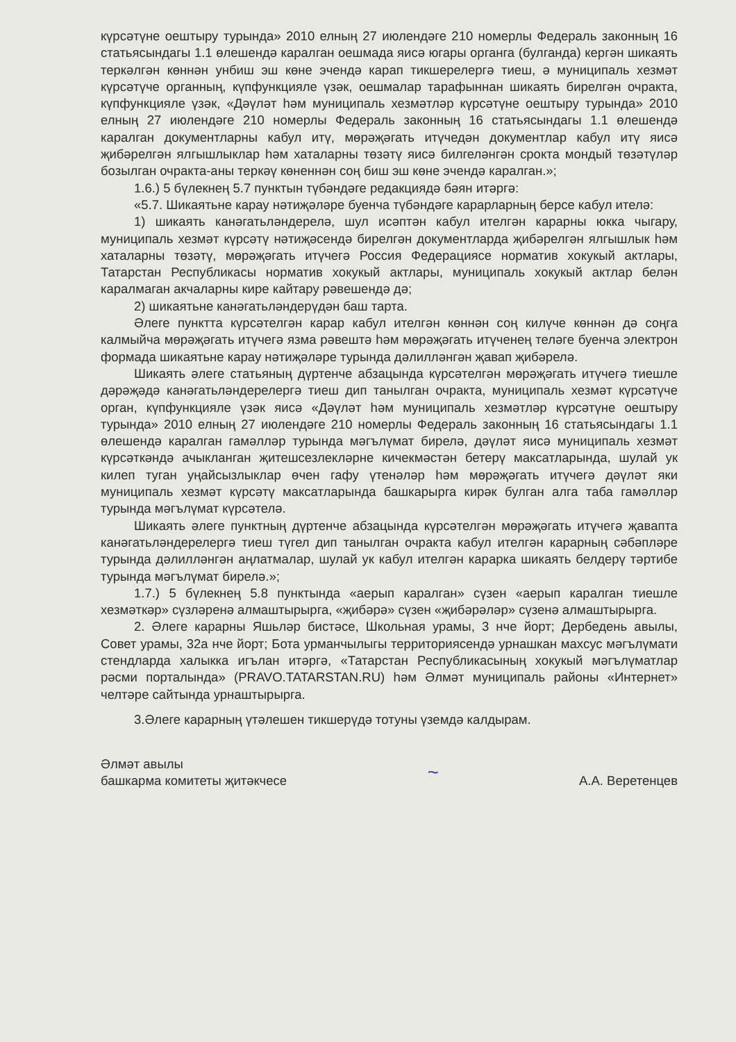күрсәтүне оештыру турында» 2010 елның 27 июлендәге 210 номерлы Федераль законның 16 статьясындагы 1.1 өлешендә каралган оешмада яисә югары органга (булганда) кергән шикаять теркәлгән көннән унбиш эш көне эчендә карап тикшерелергә тиеш, ә муниципаль хезмәт күрсәтүче органның, күпфункцияле үзәк, оешмалар тарафыннан шикаять бирелгән очракта, күпфункцияле үзәк, «Дәүләт һәм муниципаль хезмәтләр күрсәтүне оештыру турында» 2010 елның 27 июлендәге 210 номерлы Федераль законның 16 статьясындагы 1.1 өлешендә каралган документларны кабул итү, мөрәҗәгать итүчедән документлар кабул итү яисә җибәрелгән ялгышлыклар һәм хаталарны төзәтү яисә билгеләнгән срокта мондый төзәтүләр бозылган очракта-аны теркәү көненнән соң биш эш көне эчендә каралган.»;
1.6.) 5 бүлекнең 5.7 пунктын түбәндәге редакциядә бәян итәргә:
«5.7. Шикаятьне карау нәтиҗәләре буенча түбәндәге карарларның берсе кабул ителә:
1) шикаять канәгатьләндерелә, шул исәптән кабул ителгән карарны юкка чыгару, муниципаль хезмәт күрсәтү нәтиҗәсендә бирелгән документларда җибәрелгән ялгышлык һәм хаталарны төзәтү, мөрәҗәгать итүчегә Россия Федерациясе норматив хокукый актлары, Татарстан Республикасы норматив хокукый актлары, муниципаль хокукый актлар белән каралмаган акчаларны кире кайтару рәвешендә дә;
2) шикаятьне канәгатьләндерүдән баш тарта.
Әлеге пунктта күрсәтелгән карар кабул ителгән көннән соң килүче көннән дә соңга калмыйча мөрәҗәгать итүчегә язма рәвештә һәм мөрәҗәгать итүченең теләге буенча электрон формада шикаятьне карау нәтиҗәләре турында дәлилләнгән җавап җибәрелә.
Шикаять әлеге статьяның дүртенче абзацында күрсәтелгән мөрәҗәгать итүчегә тиешле дәрәҗәдә канәгатьләндерелергә тиеш дип танылган очракта, муниципаль хезмәт күрсәтүче орган, күпфункцияле үзәк яисә «Дәүләт һәм муниципаль хезмәтләр күрсәтүне оештыру турында» 2010 елның 27 июлендәге 210 номерлы Федераль законның 16 статьясындагы 1.1 өлешендә каралган гамәлләр турында мәгълүмат бирелә, дәүләт яисә муниципаль хезмәт күрсәткәндә ачыкланган җитешсезлекләрне кичекмәстән бетерү максатларында, шулай ук килеп туган уңайсызлыклар өчен гафу үтенәләр һәм мөрәҗәгать итүчегә дәүләт яки муниципаль хезмәт күрсәтү максатларында башкарырга кирәк булган алга таба гамәлләр турында мәгълүмат күрсәтелә.
Шикаять әлеге пунктның дүртенче абзацында күрсәтелгән мөрәҗәгать итүчегә җавапта канәгатьләндерелергә тиеш түгел дип танылган очракта кабул ителгән карарның сәбәпләре турында дәлилләнгән аңлатмалар, шулай ук кабул ителгән карарка шикаять белдерү тәртибе турында мәгълүмат бирелә.»;
1.7.) 5 бүлекнең 5.8 пунктында «аерып каралган» сүзен «аерып каралган тиешле хезмәткәр» сүзләренә алмаштырырга, «җибәрә» сүзен «җибәрәләр» сүзенә алмаштырырга.
2. Әлеге карарны Яшьләр бистәсе, Школьная урамы, 3 нче йорт; Дербедень авылы, Совет урамы, 32а нче йорт; Бота урманчылыгы территориясендә урнашкан махсус мәгълүмати стендларда халыкка игълан итәргә, «Татарстан Республикасының хокукый мәгълүматлар рәсми порталында» (PRAVO.TATARSTAN.RU) һәм Әлмәт муниципаль районы «Интернет» челтәре сайтында урнаштырырга.
3.Әлеге карарның үтәлешен тикшерүдә тотуны үземдә калдырам.
Әлмәт авылы
башкарма комитеты җитәкчесе
~
А.А. Веретенцев